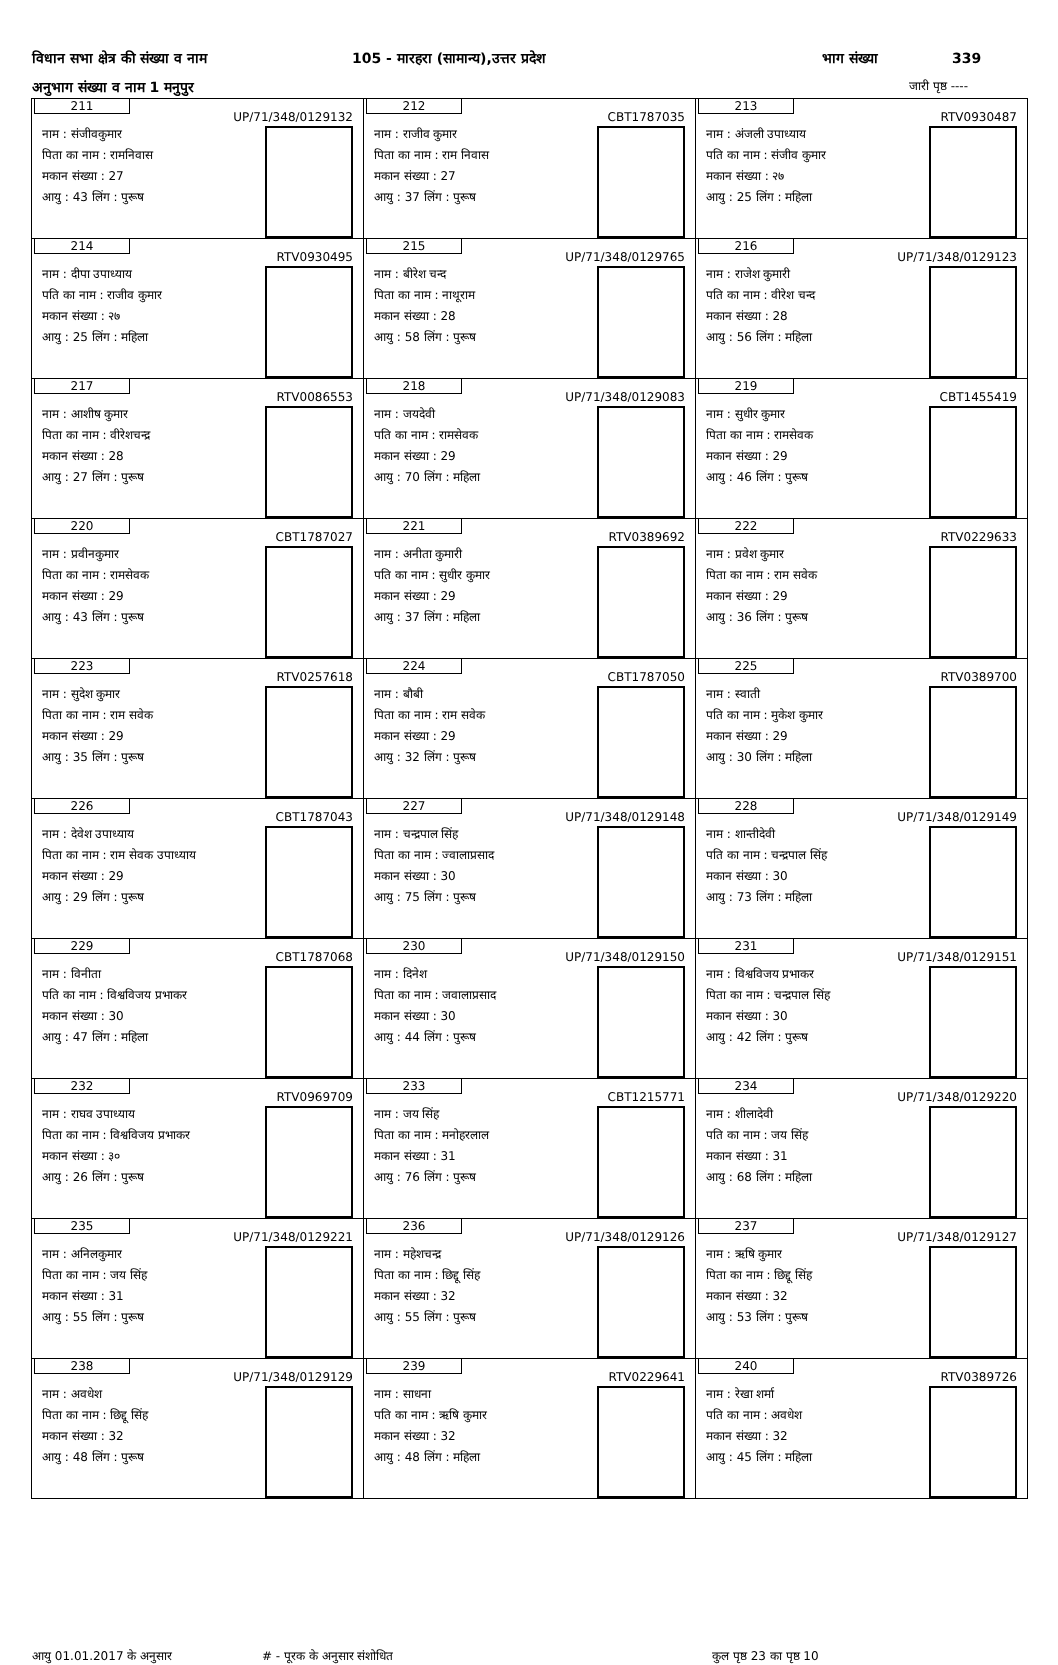विधान सभा क्षेत्र की संख्या व नाम 105 - मारहरा (सामान्य),उत्तर प्रदेश भाग संख्या 339
अनुभाग संख्या व नाम 1 मनुपुर जारी पृष्ठ ----
| 211 UP/71/348/0129132 नाम : संजीवकुमार पिता का नाम : रामनिवास मकान संख्या : 27 आयु : 43 लिंग : पुरूष | 212 CBT1787035 नाम : राजीव कुमार पिता का नाम : राम निवास मकान संख्या : 27 आयु : 37 लिंग : पुरूष | 213 RTV0930487 नाम : अंजली उपाध्याय पति का नाम : संजीव कुमार मकान संख्या : २७ आयु : 25 लिंग : महिला |
| 214 RTV0930495 नाम : दीपा उपाध्याय पति का नाम : राजीव कुमार मकान संख्या : २७ आयु : 25 लिंग : महिला | 215 UP/71/348/0129765 नाम : बीरेश चन्द पिता का नाम : नाथूराम मकान संख्या : 28 आयु : 58 लिंग : पुरूष | 216 UP/71/348/0129123 नाम : राजेश कुमारी पति का नाम : वीरेश चन्द मकान संख्या : 28 आयु : 56 लिंग : महिला |
| 217 RTV0086553 नाम : आशीष कुमार पिता का नाम : वीरेशचन्द्र मकान संख्या : 28 आयु : 27 लिंग : पुरूष | 218 UP/71/348/0129083 नाम : जयदेवी पति का नाम : रामसेवक मकान संख्या : 29 आयु : 70 लिंग : महिला | 219 CBT1455419 नाम : सुधीर कुमार पिता का नाम : रामसेवक मकान संख्या : 29 आयु : 46 लिंग : पुरूष |
| 220 CBT1787027 नाम : प्रवीनकुमार पिता का नाम : रामसेवक मकान संख्या : 29 आयु : 43 लिंग : पुरूष | 221 RTV0389692 नाम : अनीता कुमारी पति का नाम : सुधीर कुमार मकान संख्या : 29 आयु : 37 लिंग : महिला | 222 RTV0229633 नाम : प्रवेश कुमार पिता का नाम : राम सवेक मकान संख्या : 29 आयु : 36 लिंग : पुरूष |
| 223 RTV0257618 नाम : सुदेश कुमार पिता का नाम : राम सवेक मकान संख्या : 29 आयु : 35 लिंग : पुरूष | 224 CBT1787050 नाम : बौबी पिता का नाम : राम सवेक मकान संख्या : 29 आयु : 32 लिंग : पुरूष | 225 RTV0389700 नाम : स्वाती पति का नाम : मुकेश कुमार मकान संख्या : 29 आयु : 30 लिंग : महिला |
| 226 CBT1787043 नाम : देवेश उपाध्याय पिता का नाम : राम सेवक उपाध्याय मकान संख्या : 29 आयु : 29 लिंग : पुरूष | 227 UP/71/348/0129148 नाम : चन्द्रपाल सिंह पिता का नाम : ज्वालाप्रसाद मकान संख्या : 30 आयु : 75 लिंग : पुरूष | 228 UP/71/348/0129149 नाम : शान्तीदेवी पति का नाम : चन्द्रपाल सिंह मकान संख्या : 30 आयु : 73 लिंग : महिला |
| 229 CBT1787068 नाम : विनीता पति का नाम : विश्वविजय प्रभाकर मकान संख्या : 30 आयु : 47 लिंग : महिला | 230 UP/71/348/0129150 नाम : दिनेश पिता का नाम : जवालाप्रसाद मकान संख्या : 30 आयु : 44 लिंग : पुरूष | 231 UP/71/348/0129151 नाम : विश्वविजय प्रभाकर पिता का नाम : चन्द्रपाल सिंह मकान संख्या : 30 आयु : 42 लिंग : पुरूष |
| 232 RTV0969709 नाम : राघव उपाध्याय पिता का नाम : विश्वविजय प्रभाकर मकान संख्या : ३० आयु : 26 लिंग : पुरूष | 233 CBT1215771 नाम : जय सिंह पिता का नाम : मनोहरलाल मकान संख्या : 31 आयु : 76 लिंग : पुरूष | 234 UP/71/348/0129220 नाम : शीलादेवी पति का नाम : जय सिंह मकान संख्या : 31 आयु : 68 लिंग : महिला |
| 235 UP/71/348/0129221 नाम : अनिलकुमार पिता का नाम : जय सिंह मकान संख्या : 31 आयु : 55 लिंग : पुरूष | 236 UP/71/348/0129126 नाम : महेशचन्द्र पिता का नाम : छिद्दू सिंह मकान संख्या : 32 आयु : 55 लिंग : पुरूष | 237 UP/71/348/0129127 नाम : ऋषि कुमार पिता का नाम : छिद्दू सिंह मकान संख्या : 32 आयु : 53 लिंग : पुरूष |
| 238 UP/71/348/0129129 नाम : अवधेश पिता का नाम : छिद्दू सिंह मकान संख्या : 32 आयु : 48 लिंग : पुरूष | 239 RTV0229641 नाम : साधना पति का नाम : ऋषि कुमार मकान संख्या : 32 आयु : 48 लिंग : महिला | 240 RTV0389726 नाम : रेखा शर्मा पति का नाम : अवधेश मकान संख्या : 32 आयु : 45 लिंग : महिला |
आयु 01.01.2017 के अनुसार # - पूरक के अनुसार संशोधित कुल पृष्ठ 23 का पृष्ठ 10